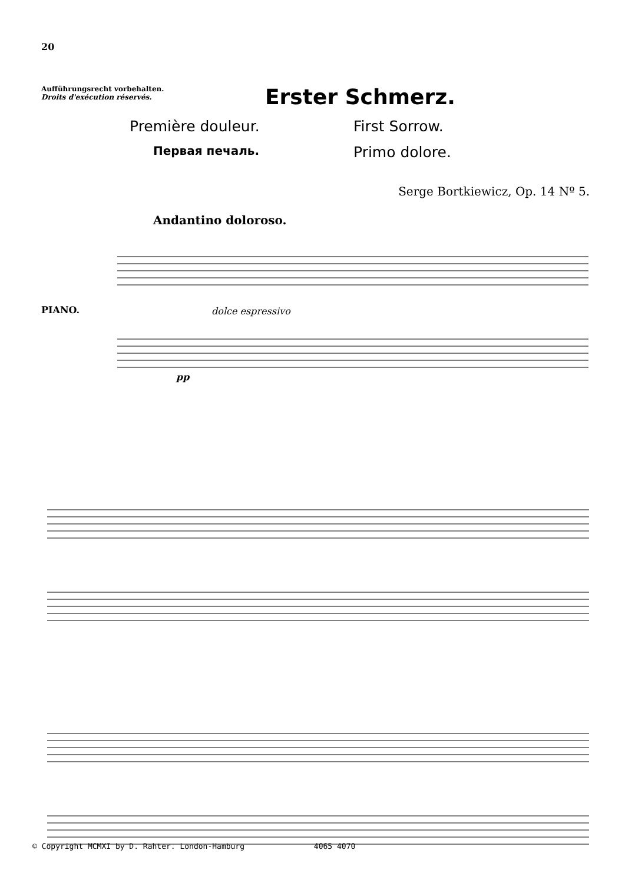20
Aufführungsrecht vorbehalten.
Droits d'exécution réservés.
Erster Schmerz.
Première douleur.
First Sorrow.
Первая печаль.
Primo dolore.
Serge Bortkiewicz, Op. 14 Nº 5.
Andantino doloroso.
PIANO.
dolce espressivo
pp
© Copyright MCMXI by D. Rahter. London-Hamburg 4065 4070